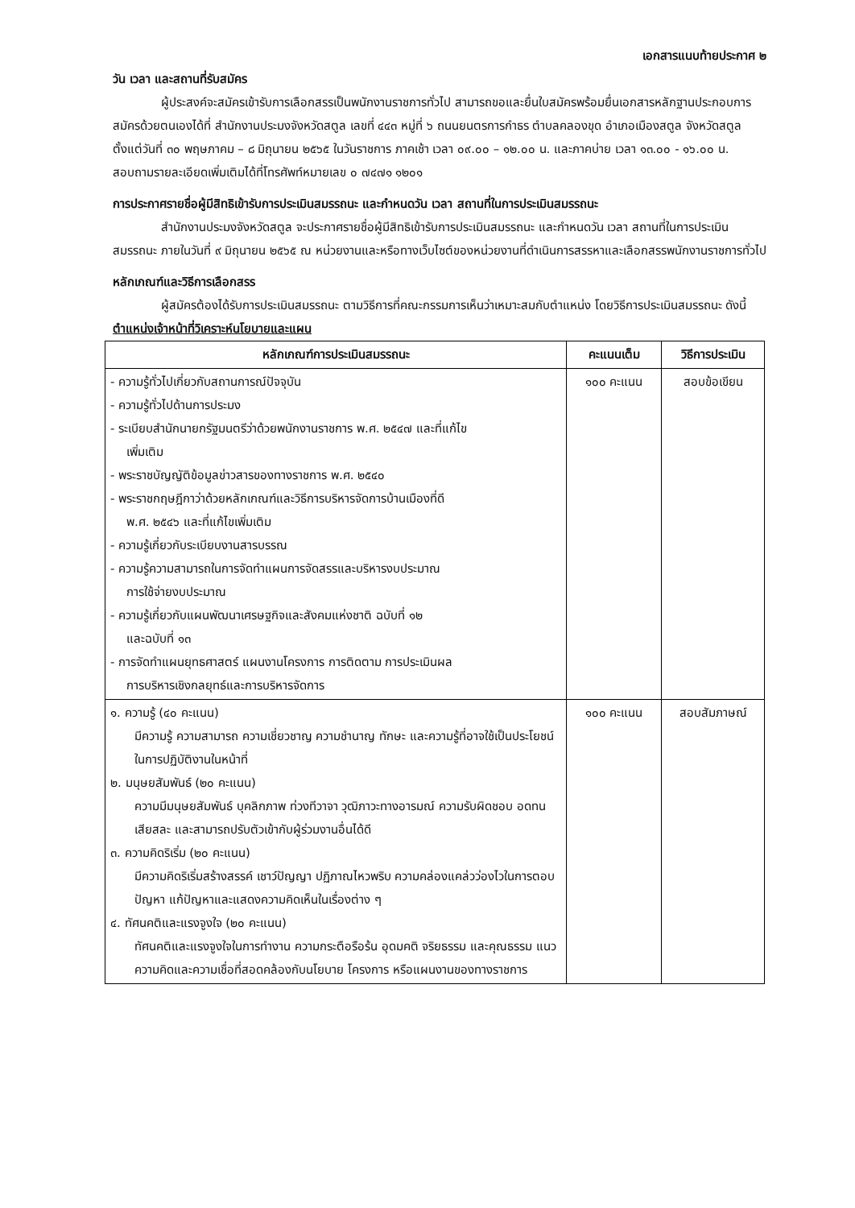เอกสารแนบท้ายประกาศ ๒
วัน เวลา และสถานที่รับสมัคร
ผู้ประสงค์จะสมัครเข้ารับการเลือกสรรเป็นพนักงานราชการทั่วไป สามารถขอและยื่นใบสมัครพร้อมยื่นเอกสารหลักฐานประกอบการสมัครด้วยตนเองได้ที่ สำนักงานประมงจังหวัดสตูล เลขที่ ๔๔๓ หมู่ที่ ๖ ถนนยนตรการกำธร ตำบลคลองขุด อำเภอเมืองสตูล จังหวัดสตูลตั้งแต่วันที่ ๓๐ พฤษภาคม – ๘ มิถุนายน ๒๕๖๕ ในวันราชการ ภาคเช้า เวลา ๐๙.๐๐ – ๑๒.๐๐ น. และภาคบ่าย เวลา ๑๓.๐๐ - ๑๖.๐๐ น. สอบถามรายละเอียดเพิ่มเติมได้ที่โทรศัพท์หมายเลข ๐ ๗๔๗๑ ๑๒๐๑
การประกาศรายชื่อผู้มีสิทธิเข้ารับการประเมินสมรรถนะ และกำหนดวัน เวลา สถานที่ในการประเมินสมรรถนะ
สำนักงานประมงจังหวัดสตูล จะประกาศรายชื่อผู้มีสิทธิเข้ารับการประเมินสมรรถนะ และกำหนดวัน เวลา สถานที่ในการประเมินสมรรถนะ ภายในวันที่ ๙ มิถุนายน ๒๕๖๕ ณ หน่วยงานและหรือทางเว็บไซต์ของหน่วยงานที่ดำเนินการสรรหาและเลือกสรรพนักงานราชการทั่วไป
หลักเกณฑ์และวิธีการเลือกสรร
ผู้สมัครต้องได้รับการประเมินสมรรถนะ ตามวิธีการที่คณะกรรมการเห็นว่าเหมาะสมกับตำแหน่ง โดยวิธีการประเมินสมรรถนะ ดังนี้
ตำแหน่งเจ้าหน้าที่วิเคราะห์นโยบายและแผน
| หลักเกณฑ์การประเมินสมรรถนะ | คะแนนเต็ม | วิธีการประเมิน |
| --- | --- | --- |
| - ความรู้ทั่วไปเกี่ยวกับสถานการณ์ปัจจุบัน - ความรู้ทั่วไปด้านการประมง - ระเบียบสำนักนายกรัฐมนตรีว่าด้วยพนักงานราชการ พ.ศ. ๒๕๔๗ และที่แก้ไข เพิ่มเติม - พระราชบัญญัติข้อมูลข่าวสารของทางราชการ พ.ศ. ๒๕๔๐ - พระราชกฤษฎีกาว่าด้วยหลักเกณฑ์และวิธีการบริหารจัดการบ้านเมืองที่ดี พ.ศ. ๒๕๔๖ และที่แก้ไขเพิ่มเติม - ความรู้เกี่ยวกับระเบียบงานสารบรรณ - ความรู้ความสามารถในการจัดทำแผนการจัดสรรและบริหารงบประมาณ การใช้จ่ายงบประมาณ - ความรู้เกี่ยวกับแผนพัฒนาเศรษฐกิจและสังคมแห่งชาติ ฉบับที่ ๑๒ และฉบับที่ ๑๓ - การจัดทำแผนยุทธศาสตร์ แผนงานโครงการ การติดตาม การประเมินผล การบริหารเชิงกลยุทธ์และการบริหารจัดการ | ๑๐๐ คะแนน | สอบข้อเขียน |
| ๑. ความรู้ (๔๐ คะแนน) มีความรู้ ความสามารถ ความเชี่ยวชาญ ความชำนาญ ทักษะ และความรู้ที่อาจใช้เป็นประโยชน์ในการปฏิบัติงานในหน้าที่ ๒. มนุษยสัมพันธ์ (๒๐ คะแนน) ความมีมนุษยสัมพันธ์ บุคลิกภาพ ท่วงทีวาจา วุฒิภาวะทางอารมณ์ ความรับผิดชอบ อดทน เสียสละ และสามารถปรับตัวเข้ากับผู้ร่วมงานอื่นได้ดี ๓. ความคิดริเริ่ม (๒๐ คะแนน) มีความคิดริเริ่มสร้างสรรค์ เชาว์ปัญญา ปฏิภาณไหวพริบ ความคล่องแคล่วว่องไวในการตอบปัญหา แก้ปัญหาและแสดงความคิดเห็นในเรื่องต่าง ๆ ๔. ทัศนคติและแรงจูงใจ (๒๐ คะแนน) ทัศนคติและแรงจูงใจในการทำงาน ความกระตือรือร้น อุดมคติ จริยธรรม และคุณธรรม แนวความคิดและความเชื่อที่สอดคล้องกับนโยบาย โครงการ หรือแผนงานของทางราชการ | ๑๐๐ คะแนน | สอบสัมภาษณ์ |